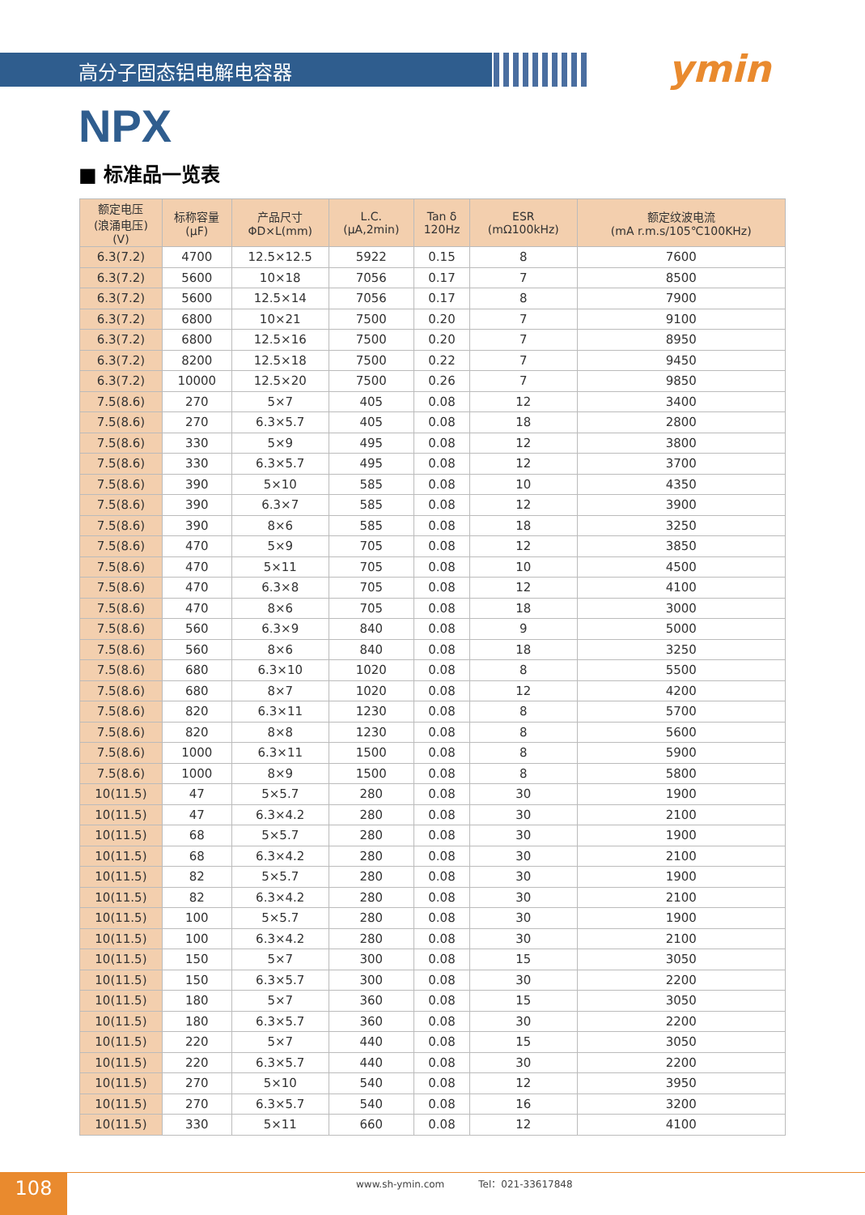高分子固态铝电解电容器 ymin
NPX
■ 标准品一览表
| 额定电压 (浪涌电压) (V) | 标称容量 (μF) | 产品尺寸 ΦD×L(mm) | L.C. (μA,2min) | Tan δ 120Hz | ESR (mΩ100kHz) | 额定纹波电流 (mA r.m.s/105℃100KHz) |
| --- | --- | --- | --- | --- | --- | --- |
| 6.3(7.2) | 4700 | 12.5×12.5 | 5922 | 0.15 | 8 | 7600 |
| 6.3(7.2) | 5600 | 10×18 | 7056 | 0.17 | 7 | 8500 |
| 6.3(7.2) | 5600 | 12.5×14 | 7056 | 0.17 | 8 | 7900 |
| 6.3(7.2) | 6800 | 10×21 | 7500 | 0.20 | 7 | 9100 |
| 6.3(7.2) | 6800 | 12.5×16 | 7500 | 0.20 | 7 | 8950 |
| 6.3(7.2) | 8200 | 12.5×18 | 7500 | 0.22 | 7 | 9450 |
| 6.3(7.2) | 10000 | 12.5×20 | 7500 | 0.26 | 7 | 9850 |
| 7.5(8.6) | 270 | 5×7 | 405 | 0.08 | 12 | 3400 |
| 7.5(8.6) | 270 | 6.3×5.7 | 405 | 0.08 | 18 | 2800 |
| 7.5(8.6) | 330 | 5×9 | 495 | 0.08 | 12 | 3800 |
| 7.5(8.6) | 330 | 6.3×5.7 | 495 | 0.08 | 12 | 3700 |
| 7.5(8.6) | 390 | 5×10 | 585 | 0.08 | 10 | 4350 |
| 7.5(8.6) | 390 | 6.3×7 | 585 | 0.08 | 12 | 3900 |
| 7.5(8.6) | 390 | 8×6 | 585 | 0.08 | 18 | 3250 |
| 7.5(8.6) | 470 | 5×9 | 705 | 0.08 | 12 | 3850 |
| 7.5(8.6) | 470 | 5×11 | 705 | 0.08 | 10 | 4500 |
| 7.5(8.6) | 470 | 6.3×8 | 705 | 0.08 | 12 | 4100 |
| 7.5(8.6) | 470 | 8×6 | 705 | 0.08 | 18 | 3000 |
| 7.5(8.6) | 560 | 6.3×9 | 840 | 0.08 | 9 | 5000 |
| 7.5(8.6) | 560 | 8×6 | 840 | 0.08 | 18 | 3250 |
| 7.5(8.6) | 680 | 6.3×10 | 1020 | 0.08 | 8 | 5500 |
| 7.5(8.6) | 680 | 8×7 | 1020 | 0.08 | 12 | 4200 |
| 7.5(8.6) | 820 | 6.3×11 | 1230 | 0.08 | 8 | 5700 |
| 7.5(8.6) | 820 | 8×8 | 1230 | 0.08 | 8 | 5600 |
| 7.5(8.6) | 1000 | 6.3×11 | 1500 | 0.08 | 8 | 5900 |
| 7.5(8.6) | 1000 | 8×9 | 1500 | 0.08 | 8 | 5800 |
| 10(11.5) | 47 | 5×5.7 | 280 | 0.08 | 30 | 1900 |
| 10(11.5) | 47 | 6.3×4.2 | 280 | 0.08 | 30 | 2100 |
| 10(11.5) | 68 | 5×5.7 | 280 | 0.08 | 30 | 1900 |
| 10(11.5) | 68 | 6.3×4.2 | 280 | 0.08 | 30 | 2100 |
| 10(11.5) | 82 | 5×5.7 | 280 | 0.08 | 30 | 1900 |
| 10(11.5) | 82 | 6.3×4.2 | 280 | 0.08 | 30 | 2100 |
| 10(11.5) | 100 | 5×5.7 | 280 | 0.08 | 30 | 1900 |
| 10(11.5) | 100 | 6.3×4.2 | 280 | 0.08 | 30 | 2100 |
| 10(11.5) | 150 | 5×7 | 300 | 0.08 | 15 | 3050 |
| 10(11.5) | 150 | 6.3×5.7 | 300 | 0.08 | 30 | 2200 |
| 10(11.5) | 180 | 5×7 | 360 | 0.08 | 15 | 3050 |
| 10(11.5) | 180 | 6.3×5.7 | 360 | 0.08 | 30 | 2200 |
| 10(11.5) | 220 | 5×7 | 440 | 0.08 | 15 | 3050 |
| 10(11.5) | 220 | 6.3×5.7 | 440 | 0.08 | 30 | 2200 |
| 10(11.5) | 270 | 5×10 | 540 | 0.08 | 12 | 3950 |
| 10(11.5) | 270 | 6.3×5.7 | 540 | 0.08 | 16 | 3200 |
| 10(11.5) | 330 | 5×11 | 660 | 0.08 | 12 | 4100 |
108
www.sh-ymin.com Tel：021-33617848